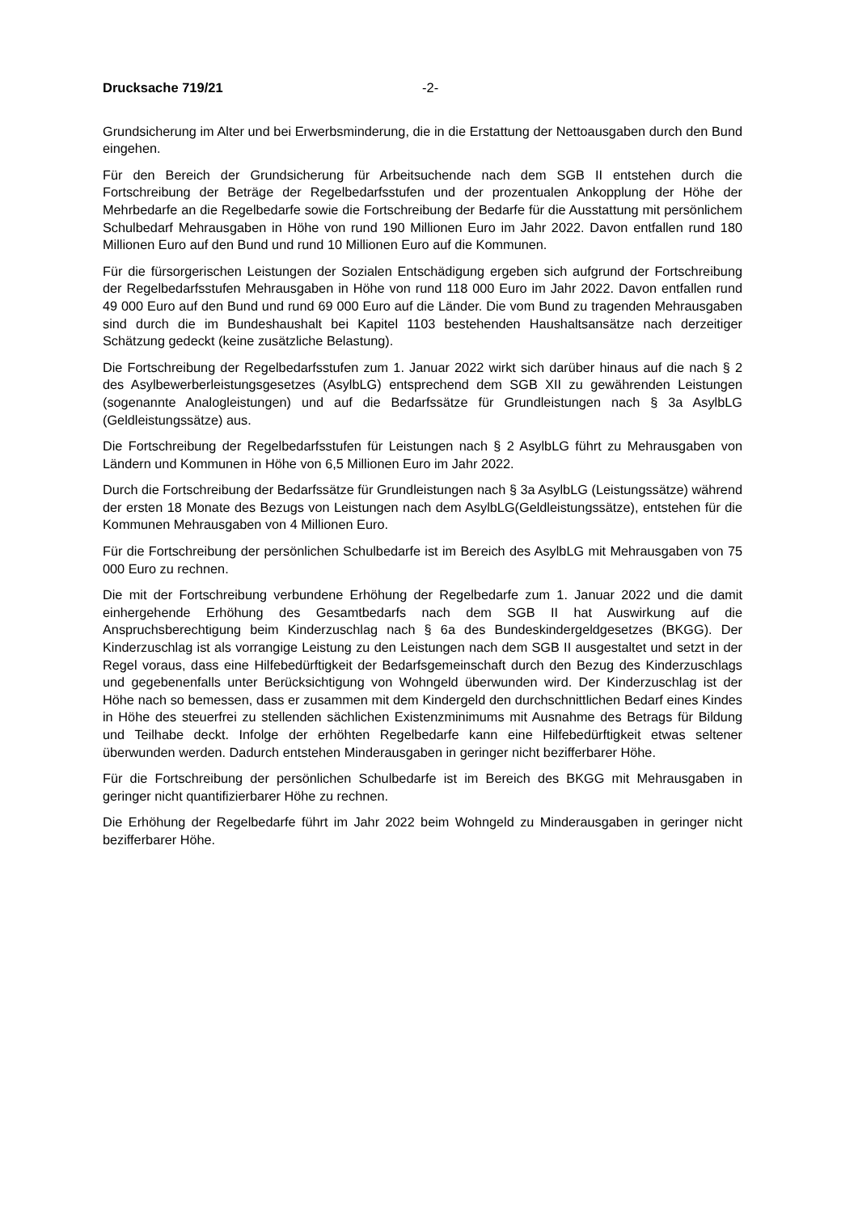Drucksache 719/21 -2-
Grundsicherung im Alter und bei Erwerbsminderung, die in die Erstattung der Nettoausgaben durch den Bund eingehen.
Für den Bereich der Grundsicherung für Arbeitsuchende nach dem SGB II entstehen durch die Fortschreibung der Beträge der Regelbedarfsstufen und der prozentualen Ankopplung der Höhe der Mehrbedarfe an die Regelbedarfe sowie die Fortschreibung der Bedarfe für die Ausstattung mit persönlichem Schulbedarf Mehrausgaben in Höhe von rund 190 Millionen Euro im Jahr 2022. Davon entfallen rund 180 Millionen Euro auf den Bund und rund 10 Millionen Euro auf die Kommunen.
Für die fürsorgerischen Leistungen der Sozialen Entschädigung ergeben sich aufgrund der Fortschreibung der Regelbedarfsstufen Mehrausgaben in Höhe von rund 118 000 Euro im Jahr 2022. Davon entfallen rund 49 000 Euro auf den Bund und rund 69 000 Euro auf die Länder. Die vom Bund zu tragenden Mehrausgaben sind durch die im Bundeshaushalt bei Kapitel 1103 bestehenden Haushaltsansätze nach derzeitiger Schätzung gedeckt (keine zusätzliche Belastung).
Die Fortschreibung der Regelbedarfsstufen zum 1. Januar 2022 wirkt sich darüber hinaus auf die nach § 2 des Asylbewerberleistungsgesetzes (AsylbLG) entsprechend dem SGB XII zu gewährenden Leistungen (sogenannte Analogleistungen) und auf die Bedarfssätze für Grundleistungen nach § 3a AsylbLG (Geldleistungssätze) aus.
Die Fortschreibung der Regelbedarfsstufen für Leistungen nach § 2 AsylbLG führt zu Mehrausgaben von Ländern und Kommunen in Höhe von 6,5 Millionen Euro im Jahr 2022.
Durch die Fortschreibung der Bedarfssätze für Grundleistungen nach § 3a AsylbLG (Leistungssätze) während der ersten 18 Monate des Bezugs von Leistungen nach dem AsylbLG(Geldleistungssätze), entstehen für die Kommunen Mehrausgaben von 4 Millionen Euro.
Für die Fortschreibung der persönlichen Schulbedarfe ist im Bereich des AsylbLG mit Mehrausgaben von 75 000 Euro zu rechnen.
Die mit der Fortschreibung verbundene Erhöhung der Regelbedarfe zum 1. Januar 2022 und die damit einhergehende Erhöhung des Gesamtbedarfs nach dem SGB II hat Auswirkung auf die Anspruchsberechtigung beim Kinderzuschlag nach § 6a des Bundeskindergeldgesetzes (BKGG). Der Kinderzuschlag ist als vorrangige Leistung zu den Leistungen nach dem SGB II ausgestaltet und setzt in der Regel voraus, dass eine Hilfebedürftigkeit der Bedarfsgemeinschaft durch den Bezug des Kinderzuschlags und gegebenenfalls unter Berücksichtigung von Wohngeld überwunden wird. Der Kinderzuschlag ist der Höhe nach so bemessen, dass er zusammen mit dem Kindergeld den durchschnittlichen Bedarf eines Kindes in Höhe des steuerfrei zu stellenden sächlichen Existenzminimums mit Ausnahme des Betrags für Bildung und Teilhabe deckt. Infolge der erhöhten Regelbedarfe kann eine Hilfebedürftigkeit etwas seltener überwunden werden. Dadurch entstehen Minderausgaben in geringer nicht bezifferbarer Höhe.
Für die Fortschreibung der persönlichen Schulbedarfe ist im Bereich des BKGG mit Mehrausgaben in geringer nicht quantifizierbarer Höhe zu rechnen.
Die Erhöhung der Regelbedarfe führt im Jahr 2022 beim Wohngeld zu Minderausgaben in geringer nicht bezifferbarer Höhe.